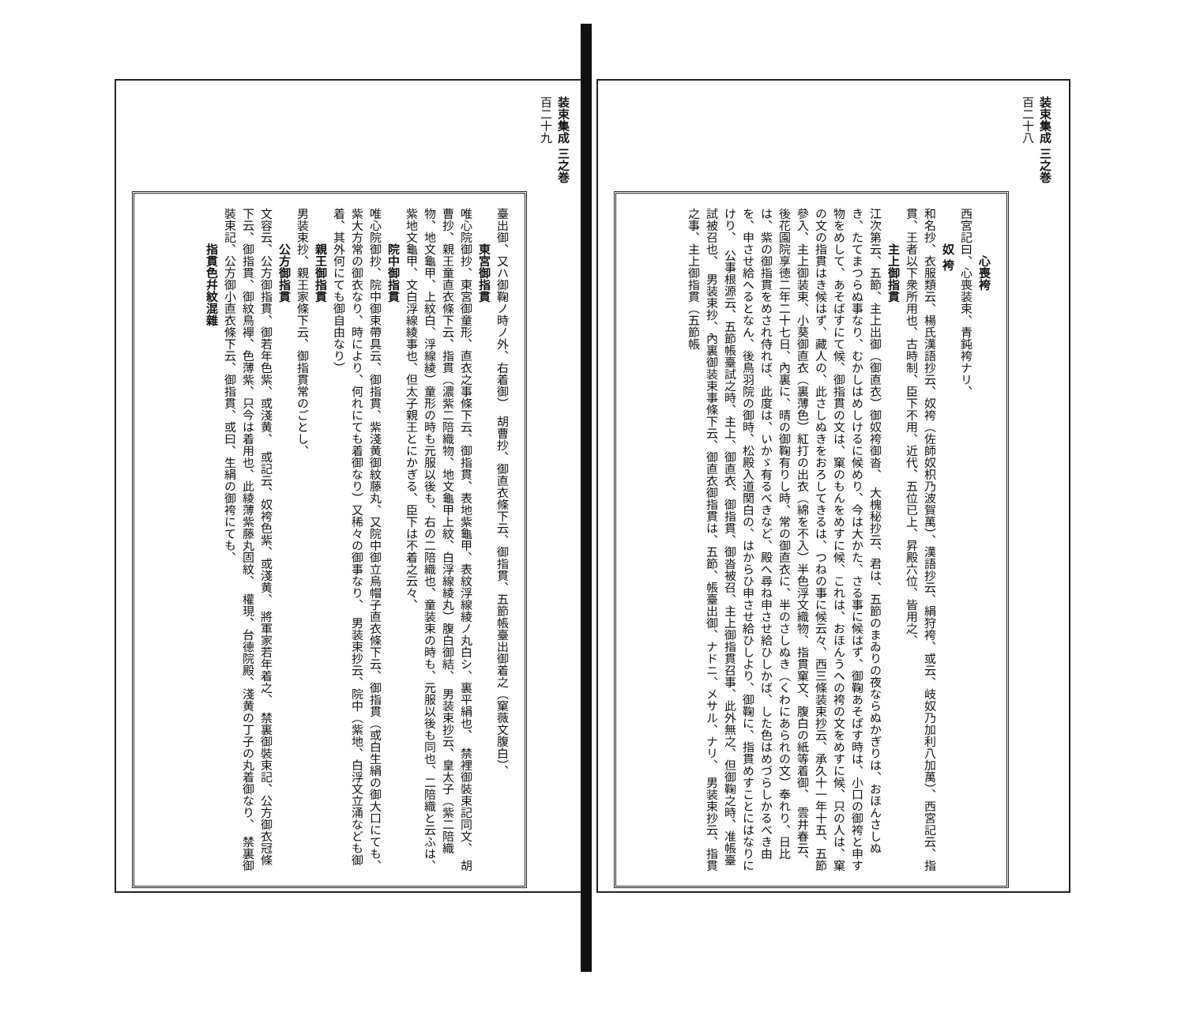装束集成 三之巻
百二十八
　　心喪袴
西宮記曰、心喪装束、青鈍袴ナリ、
　奴 袴
和名抄、衣服類云、楊氏漢語抄云、奴袴（佐師奴枳乃波賀萬）、漢語抄云、絹狩袴、或云、岐奴乃加利八加萬）、西宮記云、指貫、王者以下衆所用也、古時制、臣下不用、近代、五位已上、昇殿六位、皆用之、
　主上御指貫
江次第云、五節、主上出御（御直衣）御奴袴御沓、　大槐秘抄云、君は、五節のまゐりの夜ならぬかぎりは、おほんさしぬき、たてまつらぬ事なり、むかしはめしけるに候めり、今は大かた、さる事に候はず、御鞠あそばす時は、小口の御袴と申す物をめして、あそばすにて候、御指貫の文は、窠のもんをめすに候、これは、おほんうへの袴の文をめすに候、只の人は、窠の文の指貫はき候はず、藏人の、此さしぬきをおろしてきるは、つねの事に候云々、西三條装束抄云、承久十一年十五、五節參入、主上御装束、小葵御直衣（裏薄色）紅打の出衣（綿を不入）半色浮文織物、指貫窠文、腹白の紙等着御、　雲井春云、後花園院享徳二年二十七日、內裏に、晴の御鞠有りし時、常の御直衣に、半のさしぬき（くわにあられの文）奉れり、日比は、紫の御指貫をめされ侍れば、此度は、いかゞ有るべきなど、殿へ尋ね申させ給ひしかば、した色はめづらしかるべき由を、申させ給へるとなん、後鳥羽院の御時、松殿入道関白の、はからひ申させ給ひしより、御鞠に、指貫めすことにはなりにけり、　公事根源云、五節帳臺試之時、主上、御直衣、御指貫、御沓被召、主上御指貫召事、此外無之、但御鞠之時、准帳臺試被召也、　男装束抄、內裏御装束事條下云、御直衣御指貫は、五節、帳臺出御、ナドニ、メサル、ナリ、　男装束抄云、指貫之事、主上御指貫（五節帳
装束集成 三之巻
百二十九
臺出御、又ハ御鞠ノ時ノ外、右着御）　胡曹抄、御直衣條下云、御指貫、五節帳臺出御着之（窠薇文腹白）、
　東宮御指貫
唯心院御抄、東宮御童形、直衣之事條下云、御指貫、表地紫龜甲、表紋浮線綾ノ丸白シ、裏平絹也、　禁裡御裝束記同文、　胡曹抄、親王童直衣條下云、指貫（濃紫二陪織物、地文龜甲上紋、白浮線綾丸）腹白御結、　男装束抄云、皇太子（紫二陪織物、地文龜甲、上紋白、浮線綾）童形の時も元服以後も、右の二陪織也、童装束の時も、元服以後も同也、二陪織と云ふは、紫地文龜甲、文白浮線綾事也、但太子親王とにかぎる、臣下は不着之云々、
　院中御指貫
唯心院御抄、院中御束帶具云、御指貫、紫淺黄御紋藤丸、又院中御立烏帽子直衣條下云、御指貫（或白生絹の御大口にても、紫大方常の御衣なり、時により、何れにても着御なり）又稀々の御事なり、　男装束抄云、院中（紫地、白浮文立涌なども御着、其外何にても御自由なり）
　親王御指貫
男装束抄、親王家條下云、御指貫常のごとし、
　公方御指貫
文容云、公方御指貫、御若年色紫、或淺黄、　或記云、奴袴色紫、或淺黄、　將軍家若年着之、　禁裏御裝束記、公方御衣冠條下云、御指貫、御紋鳥襷、色薄紫、只今は着用也、此綾薄紫藤丸固紋、　權現、台德院殿、淺黄の丁子の丸着御なり、　禁裏御裝束記、公方御小直衣條下云、御指貫、或曰、生絹の御袴にても、
　指貫色幷紋混雜